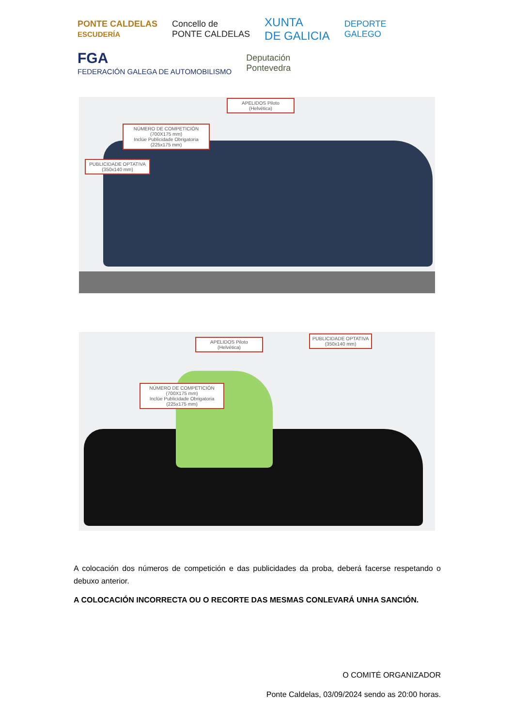PONTE CALDELAS
ESCUDERÍA
Concello de
PONTE CALDELAS
XUNTA
DE GALICIA
DEPORTE
GALEGO
FGA
FEDERACIÓN GALEGA DE AUTOMOBILISMO
Deputación
Pontevedra
APELIDOS Piloto
(Helvética)
NÚMERO DE COMPETICIÓN (700X175 mm)
Inclúe Publicidade Obrigatoria (225x175 mm)
PUBLICIDADE OPTATIVA
(350x140 mm)
APELIDOS Piloto
(Helvética)
PUBLICIDADE OPTATIVA
(350x140 mm)
NÚMERO DE COMPETICIÓN (700X175 mm)
Inclúe Publicidade Obrigatoria (225x175 mm)
A colocación dos números de competición e das publicidades da proba, deberá facerse respetando o debuxo anterior.
A COLOCACIÓN INCORRECTA OU O RECORTE DAS MESMAS CONLEVARÁ UNHA SANCIÓN.
O COMITÉ ORGANIZADOR
Ponte Caldelas, 03/09/2024 sendo as 20:00 horas.